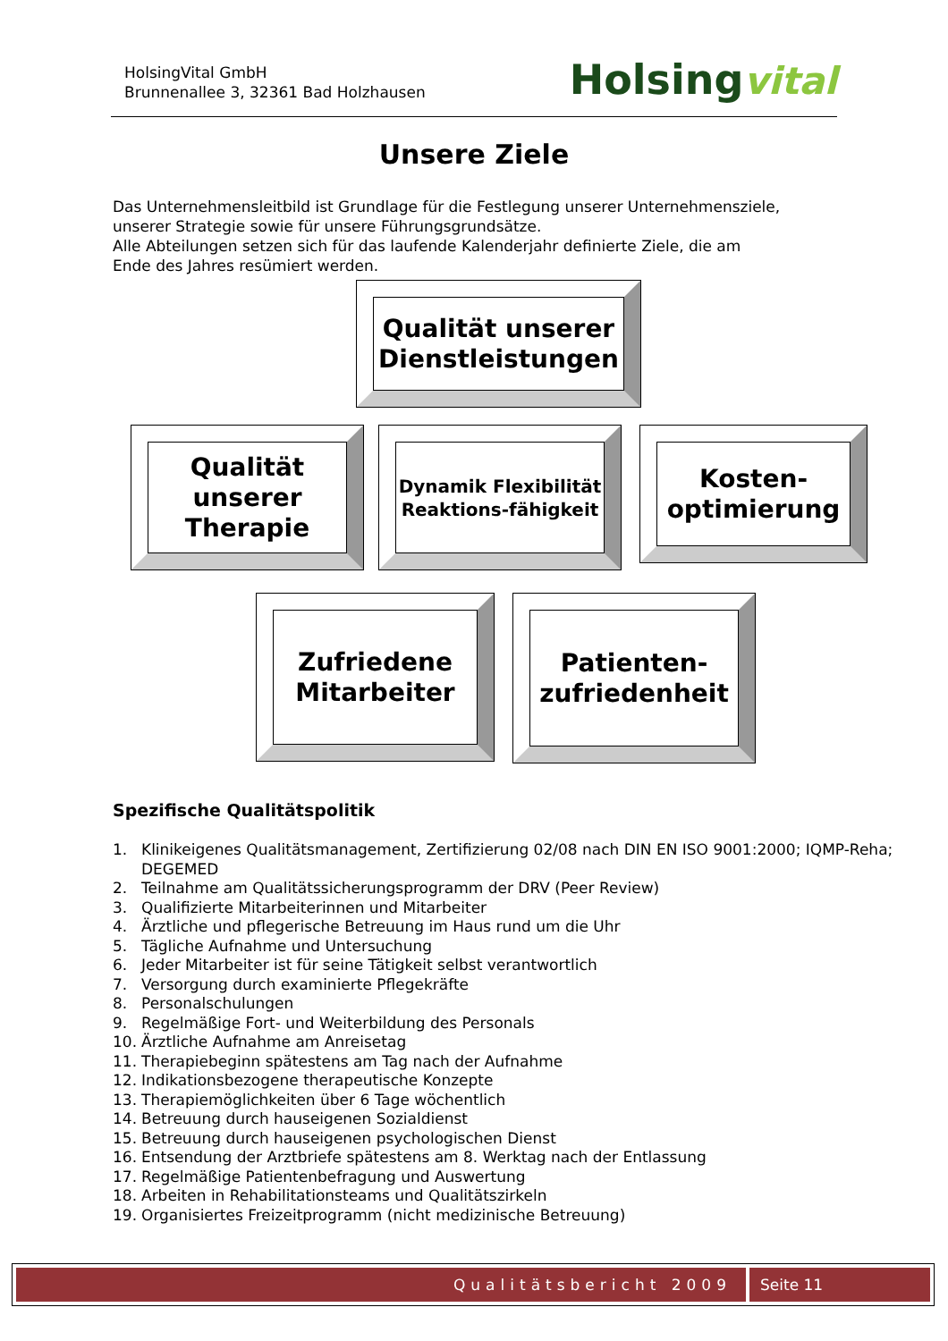HolsingVital GmbH
Brunnenallee 3, 32361 Bad Holzhausen
Holsingvital
Unsere Ziele
Das Unternehmensleitbild ist Grundlage für die Festlegung unserer Unternehmensziele, unserer Strategie sowie für unsere Führungsgrundsätze.
Alle Abteilungen setzen sich für das laufende Kalenderjahr definierte Ziele, die am Ende des Jahres resümiert werden.
Qualität unserer Dienstleistungen
Qualität unserer Therapie
Dynamik Flexibilität Reaktions-fähigkeit
Kosten-optimierung
Zufriedene Mitarbeiter Patienten-zufriedenheit
Spezifische Qualitätspolitik
1. Klinikeigenes Qualitätsmanagement, Zertifizierung 02/08 nach DIN EN ISO 9001:2000; IQMP-Reha; DEGEMED
2. Teilnahme am Qualitätssicherungsprogramm der DRV (Peer Review)
3. Qualifizierte Mitarbeiterinnen und Mitarbeiter
4. Ärztliche und pflegerische Betreuung im Haus rund um die Uhr
5. Tägliche Aufnahme und Untersuchung
6. Jeder Mitarbeiter ist für seine Tätigkeit selbst verantwortlich
7. Versorgung durch examinierte Pflegekräfte
8. Personalschulungen
9. Regelmäßige Fort- und Weiterbildung des Personals
10. Ärztliche Aufnahme am Anreisetag
11. Therapiebeginn spätestens am Tag nach der Aufnahme
12. Indikationsbezogene therapeutische Konzepte
13. Therapiemöglichkeiten über 6 Tage wöchentlich
14. Betreuung durch hauseigenen Sozialdienst
15. Betreuung durch hauseigenen psychologischen Dienst
16. Entsendung der Arztbriefe spätestens am 8. Werktag nach der Entlassung
17. Regelmäßige Patientenbefragung und Auswertung
18. Arbeiten in Rehabilitationsteams und Qualitätszirkeln
19. Organisiertes Freizeitprogramm (nicht medizinische Betreuung)
Qualitätsbericht 2009 Seite 11